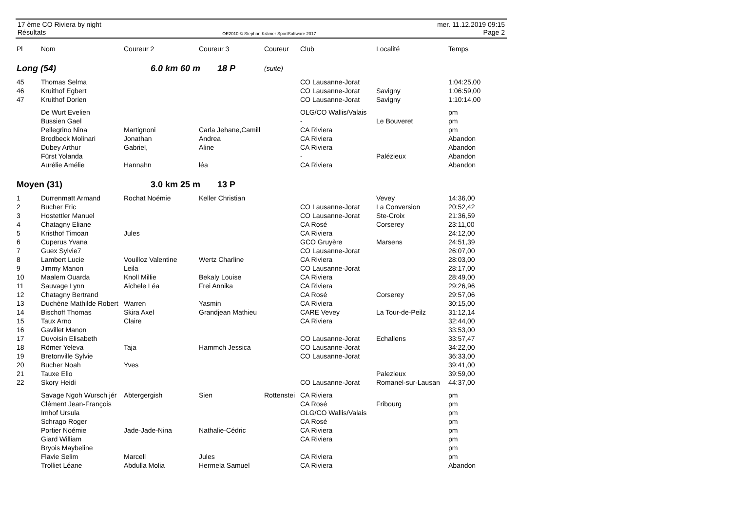17 ème CO Riviera by night
Résultats
OE2010 © Stephan Krämer SportSoftware 2017
mer. 11.12.2019 09:15
Page 2
| Pl | Nom | Coureur 2 | Coureur 3 | Coureur | Club | Localité | Temps |
| --- | --- | --- | --- | --- | --- | --- | --- |
| Long (54) | | 6.0 km 60 m 18 P | | (suite) | | | |
| 45 | Thomas Selma | | | | CO Lausanne-Jorat | | 1:04:25,00 |
| 46 | Kruithof Egbert | | | | CO Lausanne-Jorat | Savigny | 1:06:59,00 |
| 47 | Kruithof Dorien | | | | CO Lausanne-Jorat | Savigny | 1:10:14,00 |
| | De Wurt Evelien | | | | OLG/CO Wallis/Valais | | pm |
| | Bussien Gael | | | | - | Le Bouveret | pm |
| | Pellegrino Nina | Martignoni | Carla Jehane,Camill | | CA Riviera | | pm |
| | Brodbeck Molinari | Jonathan | Andrea | | CA Riviera | | Abandon |
| | Dubey Arthur | Gabriel, | Aline | | CA Riviera | | Abandon |
| | Fürst Yolanda | | | | - | Palézieux | Abandon |
| | Aurélie Amélie | Hannahn | léa | | CA Riviera | | Abandon |
| Moyen (31) | | 3.0 km 25 m 13 P | | | | | |
| 1 | Durrenmatt Armand | Rochat Noémie | Keller Christian | | | Vevey | 14:36,00 |
| 2 | Bucher Eric | | | | CO Lausanne-Jorat | La Conversion | 20:52,42 |
| 3 | Hostettler Manuel | | | | CO Lausanne-Jorat | Ste-Croix | 21:36,59 |
| 4 | Chatagny Eliane | | | | CA Rosé | Corserey | 23:11,00 |
| 5 | Kristhof Timoan | Jules | | | CA Riviera | | 24:12,00 |
| 6 | Cuperus Yvana | | | | GCO Gruyère | Marsens | 24:51,39 |
| 7 | Guex Sylvie7 | | | | CO Lausanne-Jorat | | 26:07,00 |
| 8 | Lambert Lucie | Vouilloz Valentine | Wertz Charline | | CA Riviera | | 28:03,00 |
| 9 | Jimmy Manon | Leila | | | CO Lausanne-Jorat | | 28:17,00 |
| 10 | Maalem Ouarda | Knoll Millie | Bekaly Louise | | CA Riviera | | 28:49,00 |
| 11 | Sauvage Lynn | Aichele Léa | Frei Annika | | CA Riviera | | 29:26,96 |
| 12 | Chatagny Bertrand | | | | CA Rosé | Corserey | 29:57,06 |
| 13 | Duchène Mathilde Robert | Warren | Yasmin | | CA Riviera | | 30:15,00 |
| 14 | Bischoff Thomas | Skira Axel | Grandjean Mathieu | | CARE Vevey | La Tour-de-Peilz | 31:12,14 |
| 15 | Taux Arno | Claire | | | CA Riviera | | 32:44,00 |
| 16 | Gavillet Manon | | | | | | 33:53,00 |
| 17 | Duvoisin Elisabeth | | | | CO Lausanne-Jorat | Echallens | 33:57,47 |
| 18 | Römer Yeleva | Taja | Hammch Jessica | | CO Lausanne-Jorat | | 34:22,00 |
| 19 | Bretonville Sylvie | | | | CO Lausanne-Jorat | | 36:33,00 |
| 20 | Bucher Noah | Yves | | | | | 39:41,00 |
| 21 | Tauxe Elio | | | | | Palezieux | 39:59,00 |
| 22 | Skory Heidi | | | | CO Lausanne-Jorat | Romanel-sur-Lausan | 44:37,00 |
| | Savage Ngoh Wursch jér | Abtergergish | Sien | Rottenstei | CA Riviera | | pm |
| | Clément Jean-François | | | | CA Rosé | Fribourg | pm |
| | Imhof Ursula | | | | OLG/CO Wallis/Valais | | pm |
| | Schrago Roger | | | | CA Rosé | | pm |
| | Portier Noémie | Jade-Jade-Nina | Nathalie-Cédric | | CA Riviera | | pm |
| | Giard William | | | | CA Riviera | | pm |
| | Bryois Maybeline | | | | | | pm |
| | Flavie Selim | Marcell | Jules | | CA Riviera | | pm |
| | Trolliet Léane | Abdulla Molia | Hermela Samuel | | CA Riviera | | Abandon |